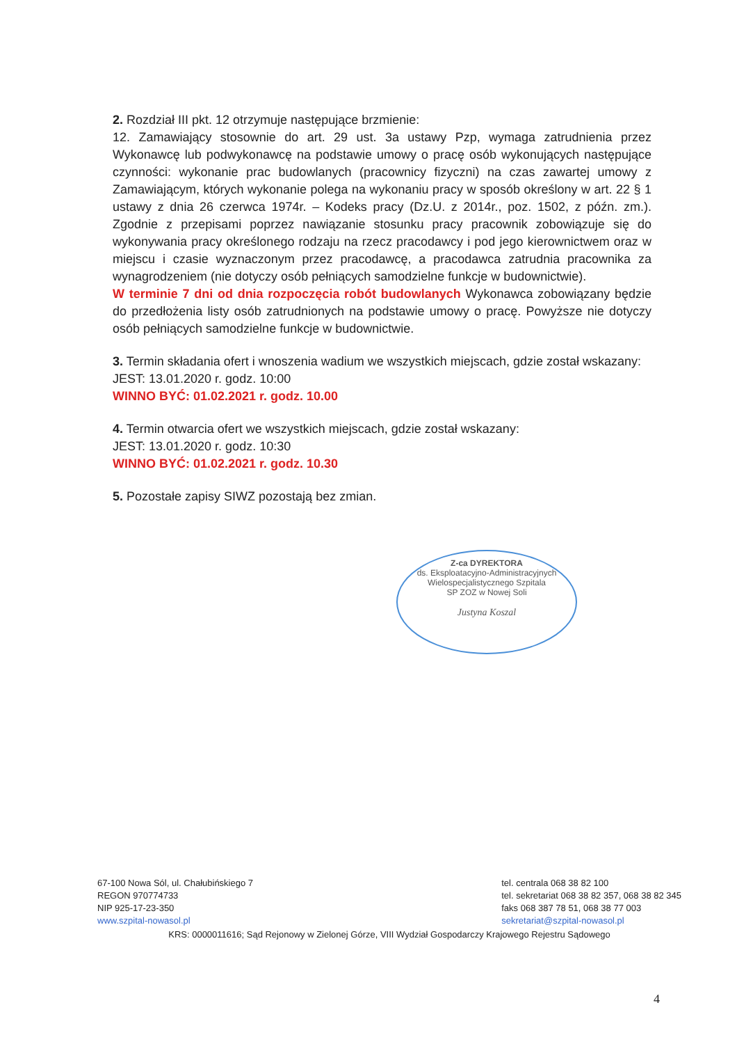2. Rozdział III pkt. 12 otrzymuje następujące brzmienie:
12. Zamawiający stosownie do art. 29 ust. 3a ustawy Pzp, wymaga zatrudnienia przez Wykonawcę lub podwykonawcę na podstawie umowy o pracę osób wykonujących następujące czynności: wykonanie prac budowlanych (pracownicy fizyczni) na czas zawartej umowy z Zamawiającym, których wykonanie polega na wykonaniu pracy w sposób określony w art. 22 § 1 ustawy z dnia 26 czerwca 1974r. – Kodeks pracy (Dz.U. z 2014r., poz. 1502, z późn. zm.). Zgodnie z przepisami poprzez nawiązanie stosunku pracy pracownik zobowiązuje się do wykonywania pracy określonego rodzaju na rzecz pracodawcy i pod jego kierownictwem oraz w miejscu i czasie wyznaczonym przez pracodawcę, a pracodawca zatrudnia pracownika za wynagrodzeniem (nie dotyczy osób pełniących samodzielne funkcje w budownictwie).
W terminie 7 dni od dnia rozpoczęcia robót budowlanych Wykonawca zobowiązany będzie do przedłożenia listy osób zatrudnionych na podstawie umowy o pracę. Powyższe nie dotyczy osób pełniących samodzielne funkcje w budownictwie.
3. Termin składania ofert i wnoszenia wadium we wszystkich miejscach, gdzie został wskazany:
JEST: 13.01.2020 r. godz. 10:00
WINNO BYĆ: 01.02.2021 r. godz. 10.00
4. Termin otwarcia ofert we wszystkich miejscach, gdzie został wskazany:
JEST: 13.01.2020 r. godz. 10:30
WINNO BYĆ: 01.02.2021 r. godz. 10.30
5. Pozostałe zapisy SIWZ pozostają bez zmian.
Z-ca DYREKTORA
ds. Eksploatacyjno-Administracyjnych
Wielospecjalistycznego Szpitala
SP ZOZ w Nowej Soli
Justyna Koszal
67-100 Nowa Sól, ul. Chałubińskiego 7
REGON 970774733
NIP 925-17-23-350
www.szpital-nowasol.pl
tel. centrala 068 38 82 100
tel. sekretariat 068 38 82 357, 068 38 82 345
faks 068 387 78 51, 068 38 77 003
sekretariat@szpital-nowasol.pl
KRS: 0000011616; Sąd Rejonowy w Zielonej Górze, VIII Wydział Gospodarczy Krajowego Rejestru Sądowego
4